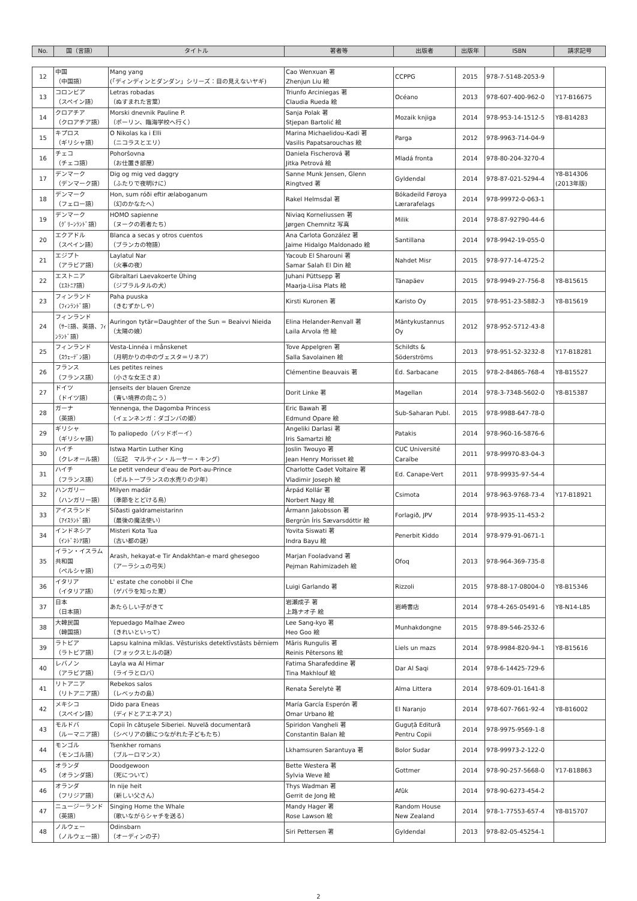| No. | 国（言語） | タイトル | 著者等 | 出版者 | 出版年 | ISBN | 請求記号 |
| --- | --- | --- | --- | --- | --- | --- | --- |
| 12 | 中国 （中国語） | Mang yang (「ディンディンとダンダン」シリーズ：目の見えないヤギ) | Cao Wenxuan 著 Zhenjun Liu 絵 | CCPPG | 2015 | 978-7-5148-2053-9 | |
| 13 | コロンビア （スペイン語） | Letras robadas （ぬすまれた言葉） | Triunfo Arciniegas 著 Claudia Rueda 絵 | Océano | 2013 | 978-607-400-962-0 | Y17-B16675 |
| 14 | クロアチア （クロアチア語） | Morski dnevnik Pauline P. （ポーリン、臨海学校へ行く） | Sanja Polak 著 Stjepan Bartolić 絵 | Mozaik knjiga | 2014 | 978-953-14-1512-5 | Y8-B14283 |
| 15 | キプロス （ギリシャ語） | O Nikolas ka i Elli （ニコラスとエリ） | Marina Michaelidou-Kadi 著 Vasilis Papatsarouchas 絵 | Parga | 2012 | 978-9963-714-04-9 | |
| 16 | チェコ （チェコ語） | Pohoršovna （お仕置き部屋） | Daniela Fischerová 著 Jitka Petrová 絵 | Mladá fronta | 2014 | 978-80-204-3270-4 | |
| 17 | デンマーク （デンマーク語） | Dig og mig ved daggry （ふたりで夜明けに） | Sanne Munk Jensen, Glenn Ringtved 著 | Gyldendal | 2014 | 978-87-021-5294-4 | Y8-B14306 (2013年版) |
| 18 | デンマーク （フェロー語） | Hon, sum róði eftir ælaboganum （幻のかなたへ） | Rakel Helmsdal 著 | Bókadeild Føroya Lærarafelags | 2014 | 978-99972-0-063-1 | |
| 19 | デンマーク （ｸﾞﾘｰﾝﾗﾝﾄﾞ語） | HOMO sapienne （ヌークの若者たち） | Niviaq Korneliussen 著 Jørgen Chemnitz 写真 | Milik | 2014 | 978-87-92790-44-6 | |
| 20 | エクアドル （スペイン語） | Blanca a secas y otros cuentos （ブランカの物語） | Ana Carlota González 著 Jaime Hidalgo Maldonado 絵 | Santillana | 2014 | 978-9942-19-055-0 | |
| 21 | エジプト （アラビア語） | Laylatul Nar （火事の夜） | Yacoub El Sharouni 著 Samar Salah El Din 絵 | Nahdet Misr | 2015 | 978-977-14-4725-2 | |
| 22 | エストニア （ｴｽﾄﾆｱ語） | Gibraltari Laevakoerte Ühing （ジブラルタルの犬） | Juhani Püttsepp 著 Maarja-Liisa Plats 絵 | Tänapäev | 2015 | 978-9949-27-756-8 | Y8-B15615 |
| 23 | フィンランド （ﾌｨﾝﾗﾝﾄﾞ語） | Paha puuska （きむずかしや） | Kirsti Kuronen 著 | Karisto Oy | 2015 | 978-951-23-5882-3 | Y8-B15619 |
| 24 | フィンランド （ｻｰﾐ語、英語、ﾌｨﾝﾗﾝﾄﾞ語） | Auringon tytär=Daughter of the Sun = Beaivvi Nieida （太陽の娘） | Elina Helander-Renvall 著 Laila Arvola 他 絵 | Mäntykustannus Oy | 2012 | 978-952-5712-43-8 | |
| 25 | フィンランド （ｽｳｪｰﾃﾞﾝ語） | Vesta-Linnéa i månskenet （月明かりの中のヴェスタ＝リネア） | Tove Appelgren 著 Salla Savolainen 絵 | Schildts & Söderströms | 2013 | 978-951-52-3232-8 | Y17-B18281 |
| 26 | フランス （フランス語） | Les petites reines （小さな女王さま） | Clémentine Beauvais 著 | Éd. Sarbacane | 2015 | 978-2-84865-768-4 | Y8-B15527 |
| 27 | ドイツ （ドイツ語） | Jenseits der blauen Grenze （青い境界の向こう） | Dorit Linke 著 | Magellan | 2014 | 978-3-7348-5602-0 | Y8-B15387 |
| 28 | ガーナ （英語） | Yennenga, the Dagomba Princess （イェンネンガ：ダゴンバの姫） | Eric Bawah 著 Edmund Opare 絵 | Sub-Saharan Publ. | 2015 | 978-9988-647-78-0 | |
| 29 | ギリシャ （ギリシャ語） | To paliopedo（バッドボーイ） | Angeliki Darlasi 著 Iris Samartzi 絵 | Patakis | 2014 | 978-960-16-5876-6 | |
| 30 | ハイチ （クレオール語） | Istwa Martin Luther King （伝記 マルティン・ルーサー・キング） | Joslin Twouyo 著 Jean Henry Morisset 絵 | CUC Université Caraïbe | 2011 | 978-99970-83-04-3 | |
| 31 | ハイチ （フランス語） | Le petit vendeur d’eau de Port-au-Prince （ポルトープランスの水売りの少年） | Charlotte Cadet Voltaire 著 Vladimir Joseph 絵 | Ed. Canape-Vert | 2011 | 978-99935-97-54-4 | |
| 32 | ハンガリー （ハンガリー語） | Milyen madár （季節をとどける鳥） | Árpád Kollár 著 Norbert Nagy 絵 | Csimota | 2014 | 978-963-9768-73-4 | Y17-B18921 |
| 33 | アイスランド （ｱｲｽﾗﾝﾄﾞ語） | Síðasti galdrameistarinn （最後の魔法使い） | Ármann Jakobsson 著 Bergrún Íris Sævarsdóttir 絵 | Forlagið, JPV | 2014 | 978-9935-11-453-2 | |
| 34 | インドネシア （ｲﾝﾄﾞﾈｼｱ語） | Misteri Kota Tua （古い都の謎） | Yovita Siswati 著 Indra Bayu 絵 | Penerbit Kiddo | 2014 | 978-979-91-0671-1 | |
| 35 | イラン・イスラム共和国 （ペルシャ語） | Arash, hekayat-e Tir Andakhtan-e mard ghesegoo （アーラシュの弓矢） | Marjan Fooladvand 著 Pejman Rahimizadeh 絵 | Ofoq | 2013 | 978-964-369-735-8 | |
| 36 | イタリア （イタリア語） | L' estate che conobbi il Che （ゲバラを知った夏） | Luigi Garlando 著 | Rizzoli | 2015 | 978-88-17-08004-0 | Y8-B15346 |
| 37 | 日本 （日本語） | あたらしい子がきて | 岩瀬成子 著 上路ナオ子 絵 | 岩崎書店 | 2014 | 978-4-265-05491-6 | Y8-N14-L85 |
| 38 | 大韓民国 （韓国語） | Yepuedago Malhae Zweo （きれいといって） | Lee Sang-kyo 著 Heo Goo 絵 | Munhakdongne | 2015 | 978-89-546-2532-6 | |
| 39 | ラトビア （ラトビア語） | Lapsu kalnina mīklas. Vēsturisks detektīvstāsts bērniem （フォックスヒルの謎） | Māris Rungulis 著 Reinis Pētersons 絵 | Liels un mazs | 2014 | 978-9984-820-94-1 | Y8-B15616 |
| 40 | レバノン （アラビア語） | Layla wa Al Himar （ライラとロバ） | Fatima Sharafeddine 著 Tina Makhlouf 絵 | Dar Al Saqi | 2014 | 978-6-14425-729-6 | |
| 41 | リトアニア （リトアニア語） | Rebekos salos （レベッカの島） | Renata Šerelytė 著 | Alma Littera | 2014 | 978-609-01-1641-8 | |
| 42 | メキシコ （スペイン語） | Dido para Eneas （ディドとアエネアス） | María García Esperón 著 Omar Urbano 絵 | El Naranjo | 2014 | 978-607-7661-92-4 | Y8-B16002 |
| 43 | モルドバ （ルーマニア語） | Copii în cătuşele Siberiei. Nuvelă documentară （シベリアの鎖につながれた子どもたち） | Spiridon Vangheli 著 Constantin Balan 絵 | Guguță Editură Pentru Copii | 2014 | 978-9975-9569-1-8 | |
| 44 | モンゴル （モンゴル語） | Tsenkher romans （ブルーロマンス） | Lkhamsuren Sarantuya 著 | Bolor Sudar | 2014 | 978-99973-2-122-0 | |
| 45 | オランダ （オランダ語） | Doodgewoon （死について） | Bette Westera 著 Sylvia Weve 絵 | Gottmer | 2014 | 978-90-257-5668-0 | Y17-B18863 |
| 46 | オランダ （フリジア語） | In nije heit （新しい父さん） | Thys Wadman 著 Gerrit de Jong 絵 | Afûk | 2014 | 978-90-6273-454-2 | |
| 47 | ニュージーランド （英語） | Singing Home the Whale （歌いながらシャチを送る） | Mandy Hager 著 Rose Lawson 絵 | Random House New Zealand | 2014 | 978-1-77553-657-4 | Y8-B15707 |
| 48 | ノルウェー （ノルウェー語） | Odinsbarn （オーディンの子） | Siri Pettersen 著 | Gyldendal | 2013 | 978-82-05-45254-1 | |
2